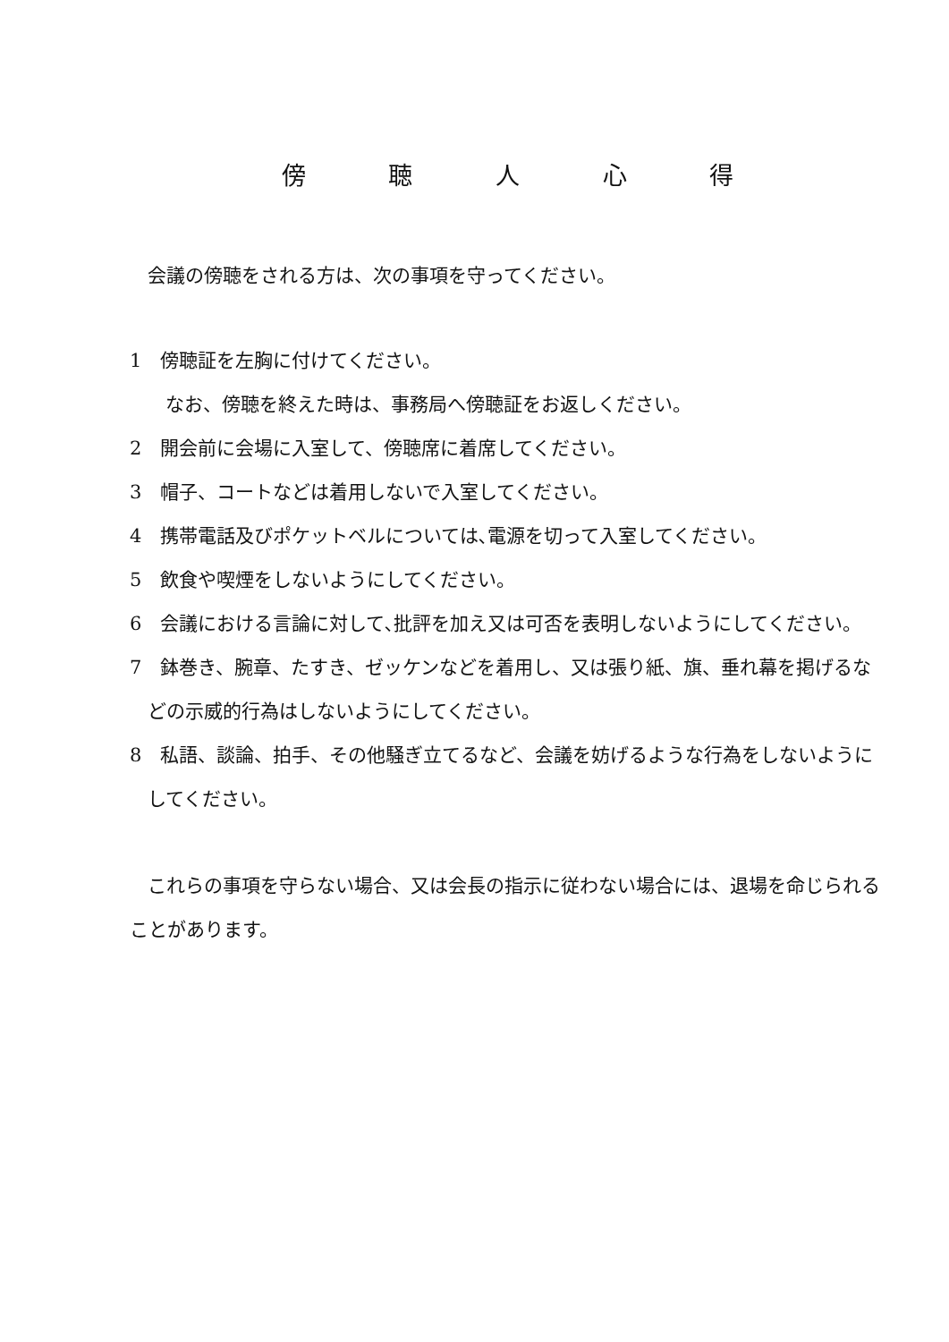傍 聴 人 心 得
会議の傍聴をされる方は、次の事項を守ってください。
1　傍聴証を左胸に付けてください。
なお、傍聴を終えた時は、事務局へ傍聴証をお返しください。
2　開会前に会場に入室して、傍聴席に着席してください。
3　帽子、コートなどは着用しないで入室してください。
4　携帯電話及びポケットベルについては､電源を切って入室してください。
5　飲食や喫煙をしないようにしてください。
6　会議における言論に対して､批評を加え又は可否を表明しないようにしてください。
7　鉢巻き、腕章、たすき、ゼッケンなどを着用し、又は張り紙、旗、垂れ幕を掲げるなどの示威的行為はしないようにしてください。
8　私語、談論、拍手、その他騒ぎ立てるなど、会議を妨げるような行為をしないようにしてください。
これらの事項を守らない場合、又は会長の指示に従わない場合には、退場を命じられることがあります。